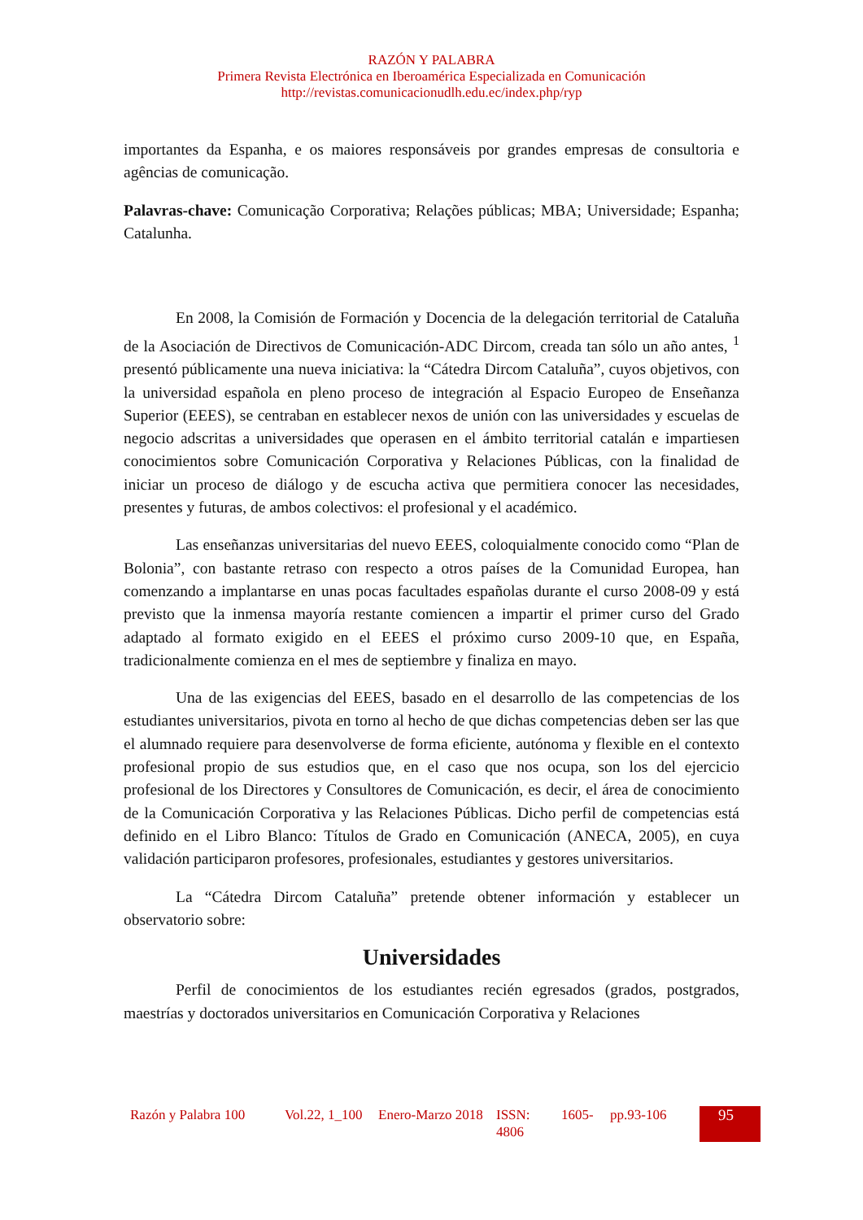RAZÓN Y PALABRA
Primera Revista Electrónica en Iberoamérica Especializada en Comunicación
http://revistas.comunicacionudlh.edu.ec/index.php/ryp
importantes da Espanha, e os maiores responsáveis por grandes empresas de consultoria e agências de comunicação.
Palavras-chave: Comunicação Corporativa; Relações públicas; MBA; Universidade; Espanha; Catalunha.
En 2008, la Comisión de Formación y Docencia de la delegación territorial de Cataluña de la Asociación de Directivos de Comunicación-ADC Dircom, creada tan sólo un año antes, <sup>1</sup> presentó públicamente una nueva iniciativa: la “Cátedra Dircom Cataluña”, cuyos objetivos, con la universidad española en pleno proceso de integración al Espacio Europeo de Enseñanza Superior (EEES), se centraban en establecer nexos de unión con las universidades y escuelas de negocio adscritas a universidades que operasen en el ámbito territorial catalán e impartiesen conocimientos sobre Comunicación Corporativa y Relaciones Públicas, con la finalidad de iniciar un proceso de diálogo y de escucha activa que permitiera conocer las necesidades, presentes y futuras, de ambos colectivos: el profesional y el académico.
Las enseñanzas universitarias del nuevo EEES, coloquialmente conocido como “Plan de Bolonia”, con bastante retraso con respecto a otros países de la Comunidad Europea, han comenzando a implantarse en unas pocas facultades españolas durante el curso 2008-09 y está previsto que la inmensa mayoría restante comiencen a impartir el primer curso del Grado adaptado al formato exigido en el EEES el próximo curso 2009-10 que, en España, tradicionalmente comienza en el mes de septiembre y finaliza en mayo.
Una de las exigencias del EEES, basado en el desarrollo de las competencias de los estudiantes universitarios, pivota en torno al hecho de que dichas competencias deben ser las que el alumnado requiere para desenvolverse de forma eficiente, autónoma y flexible en el contexto profesional propio de sus estudios que, en el caso que nos ocupa, son los del ejercicio profesional de los Directores y Consultores de Comunicación, es decir, el área de conocimiento de la Comunicación Corporativa y las Relaciones Públicas. Dicho perfil de competencias está definido en el Libro Blanco: Títulos de Grado en Comunicación (ANECA, 2005), en cuya validación participaron profesores, profesionales, estudiantes y gestores universitarios.
La “Cátedra Dircom Cataluña” pretende obtener información y establecer un observatorio sobre:
Universidades
Perfil de conocimientos de los estudiantes recién egresados (grados, postgrados, maestrías y doctorados universitarios en Comunicación Corporativa y Relaciones
| Razón y Palabra 100 | Vol.22, 1_100 | Enero-Marzo 2018 | ISSN: 4806 | 1605- | pp.93-106 | 95 |